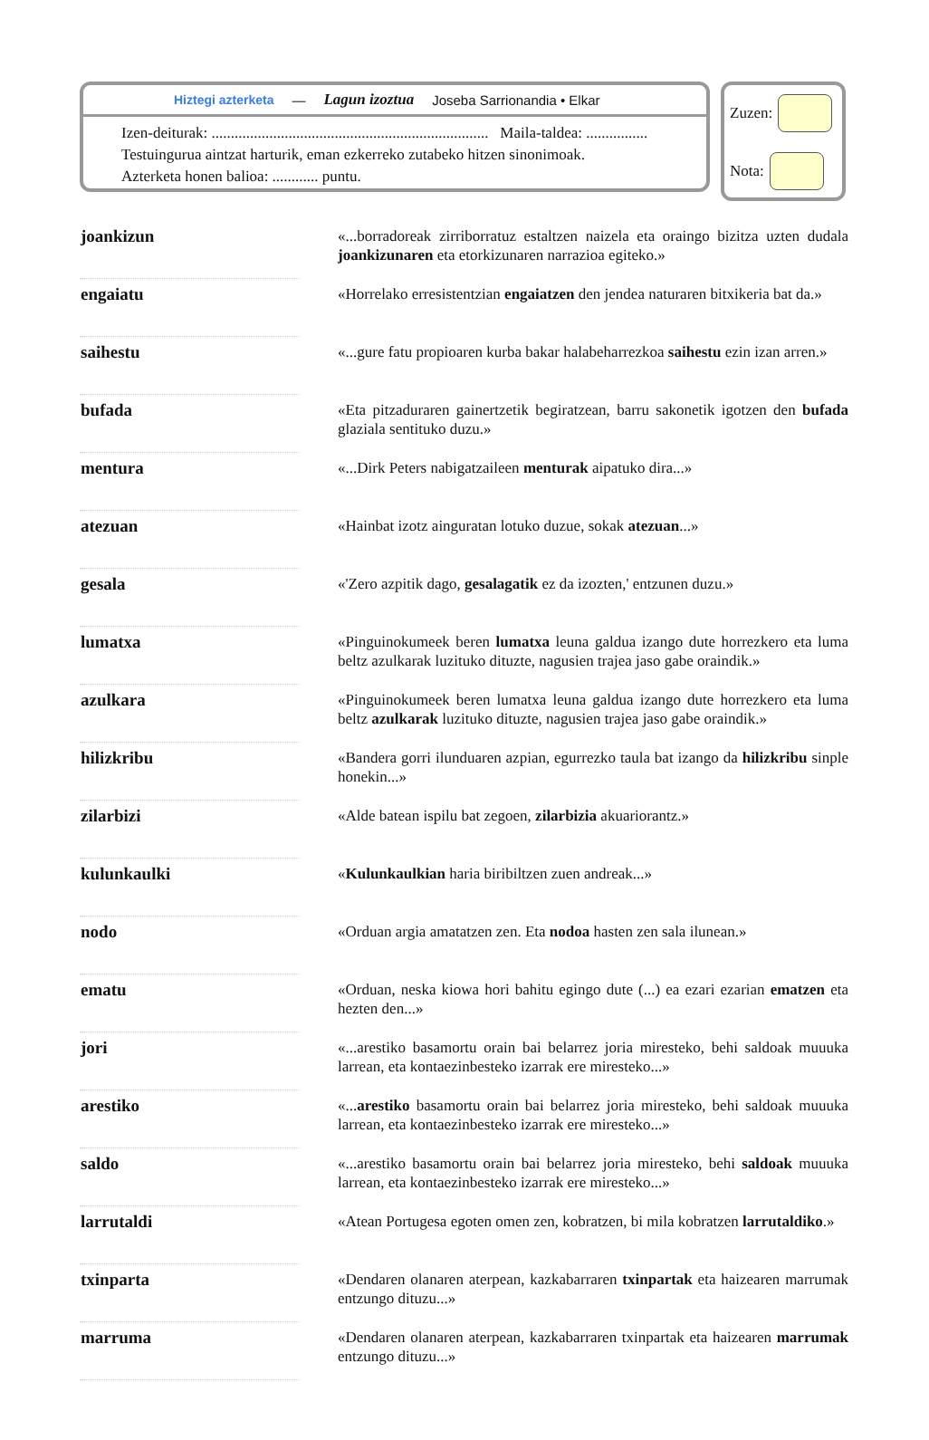Hiztegi azterketa — Lagun izoztua Joseba Sarrionandia • Elkar
Izen-deiturak: ........................................................................ Maila-taldea: ................
Testuingurua aintzat harturik, eman ezkerreko zutabeko hitzen sinonimoak.
Azterketa honen balioa: ............ puntu.
Zuzen:
Nota:
| joankizun | | «...borradoreak zirriborratuz estaltzen naizela eta oraingo bizitza uzten dudala joankizunaren eta etorkizunaren narrazioa egiteko.» |
| engaiatu | | «Horrelako erresistentzian engaiatzen den jendea naturaren bitxikeria bat da.» |
| saihestu | | «...gure fatu propioaren kurba bakar halabeharrezkoa saihestu ezin izan arren.» |
| bufada | | «Eta pitzaduraren gainertzetik begiratzean, barru sakonetik igotzen den bufada glaziala sentituko duzu.» |
| mentura | | «...Dirk Peters nabigatzaileen menturak aipatuko dira...» |
| atezuan | | «Hainbat izotz ainguratan lotuko duzue, sokak atezuan ...» |
| gesala | | «'Zero azpitik dago, gesalagatik ez da izozten,' entzunen duzu.» |
| lumatxa | | «Pinguinokumeek beren lumatxa leuna galdua izango dute horrezkero eta luma beltz azulkarak luzituko dituzte, nagusien trajea jaso gabe oraindik.» |
| azulkara | | «Pinguinokumeek beren lumatxa leuna galdua izango dute horrezkero eta luma beltz azulkarak luzituko dituzte, nagusien trajea jaso gabe oraindik.» |
| hilizkribu | | «Bandera gorri ilunduaren azpian, egurrezko taula bat izango da hilizkribu sinple honekin...» |
| zilarbizi | | «Alde batean ispilu bat zegoen, zilarbizia akuariorantz.» |
| kulunkaulki | | « Kulunkaulkian haria biribiltzen zuen andreak...» |
| nodo | | «Orduan argia amatatzen zen. Eta nodoa hasten zen sala ilunean.» |
| ematu | | «Orduan, neska kiowa hori bahitu egingo dute (...) ea ezari ezarian ematzen eta hezten den...» |
| jori | | «...arestiko basamortu orain bai belarrez joria miresteko, behi saldoak muuuka larrean, eta kontaezinbesteko izarrak ere miresteko...» |
| arestiko | | «... arestiko basamortu orain bai belarrez joria miresteko, behi saldoak muuuka larrean, eta kontaezinbesteko izarrak ere miresteko...» |
| saldo | | «...arestiko basamortu orain bai belarrez joria miresteko, behi saldoak muuuka larrean, eta kontaezinbesteko izarrak ere miresteko...» |
| larrutaldi | | «Atean Portugesa egoten omen zen, kobratzen, bi mila kobratzen larrutaldiko .» |
| txinparta | | «Dendaren olanaren aterpean, kazkabarraren txinpartak eta haizearen marrumak entzungo dituzu...» |
| marruma | | «Dendaren olanaren aterpean, kazkabarraren txinpartak eta haizearen marrumak entzungo dituzu...» |